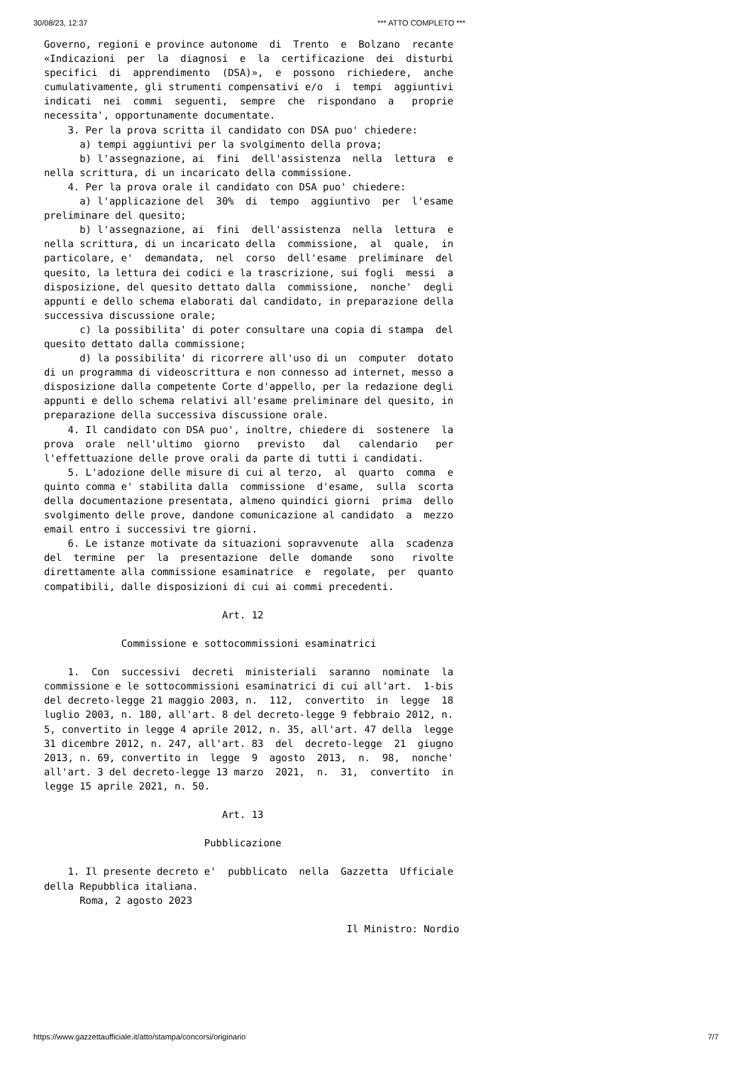30/08/23, 12:37 *** ATTO COMPLETO ***
Governo, regioni e province autonome  di  Trento  e  Bolzano  recante
«Indicazioni  per  la  diagnosi  e  la  certificazione  dei  disturbi
specifici  di  apprendimento  (DSA)»,  e  possono  richiedere,  anche
cumulativamente, gli strumenti compensativi e/o  i  tempi  aggiuntivi
indicati  nei  commi  seguenti,  sempre  che  rispondano  a   proprie
necessita', opportunamente documentate.
    3. Per la prova scritta il candidato con DSA puo' chiedere:
      a) tempi aggiuntivi per la svolgimento della prova;
      b) l'assegnazione, ai  fini  dell'assistenza  nella  lettura  e
nella scrittura, di un incaricato della commissione.
    4. Per la prova orale il candidato con DSA puo' chiedere:
      a) l'applicazione del  30%  di  tempo  aggiuntivo  per  l'esame
preliminare del quesito;
      b) l'assegnazione, ai  fini  dell'assistenza  nella  lettura  e
nella scrittura, di un incaricato della  commissione,  al  quale,  in
particolare, e'  demandata,  nel  corso  dell'esame  preliminare  del
quesito, la lettura dei codici e la trascrizione, sui fogli  messi  a
disposizione, del quesito dettato dalla  commissione,  nonche'  degli
appunti e dello schema elaborati dal candidato, in preparazione della
successiva discussione orale;
      c) la possibilita' di poter consultare una copia di stampa  del
quesito dettato dalla commissione;
      d) la possibilita' di ricorrere all'uso di un  computer  dotato
di un programma di videoscrittura e non connesso ad internet, messo a
disposizione dalla competente Corte d'appello, per la redazione degli
appunti e dello schema relativi all'esame preliminare del quesito, in
preparazione della successiva discussione orale.
    4. Il candidato con DSA puo', inoltre, chiedere di  sostenere  la
prova  orale  nell'ultimo  giorno   previsto   dal   calendario   per
l'effettuazione delle prove orali da parte di tutti i candidati.
    5. L'adozione delle misure di cui al terzo,  al  quarto  comma  e
quinto comma e' stabilita dalla  commissione  d'esame,  sulla  scorta
della documentazione presentata, almeno quindici giorni  prima  dello
svolgimento delle prove, dandone comunicazione al candidato  a  mezzo
email entro i successivi tre giorni.
    6. Le istanze motivate da situazioni sopravvenute  alla  scadenza
del  termine  per  la  presentazione  delle  domande   sono   rivolte
direttamente alla commissione esaminatrice  e  regolate,  per  quanto
compatibili, dalle disposizioni di cui ai commi precedenti.

                              Art. 12

             Commissione e sottocommissioni esaminatrici

    1.  Con  successivi  decreti  ministeriali  saranno  nominate  la
commissione e le sottocommissioni esaminatrici di cui all'art.  1-bis
del decreto-legge 21 maggio 2003, n.  112,  convertito  in  legge  18
luglio 2003, n. 180, all'art. 8 del decreto-legge 9 febbraio 2012, n.
5, convertito in legge 4 aprile 2012, n. 35, all'art. 47 della  legge
31 dicembre 2012, n. 247, all'art. 83  del  decreto-legge  21  giugno
2013, n. 69, convertito in  legge  9  agosto  2013,  n.  98,  nonche'
all'art. 3 del decreto-legge 13 marzo  2021,  n.  31,  convertito  in
legge 15 aprile 2021, n. 50.

                              Art. 13

                           Pubblicazione

    1. Il presente decreto e'  pubblicato  nella  Gazzetta  Ufficiale
della Repubblica italiana.
      Roma, 2 agosto 2023

                                                   Il Ministro: Nordio
https://www.gazzettaufficiale.it/atto/stampa/concorsi/originario 7/7